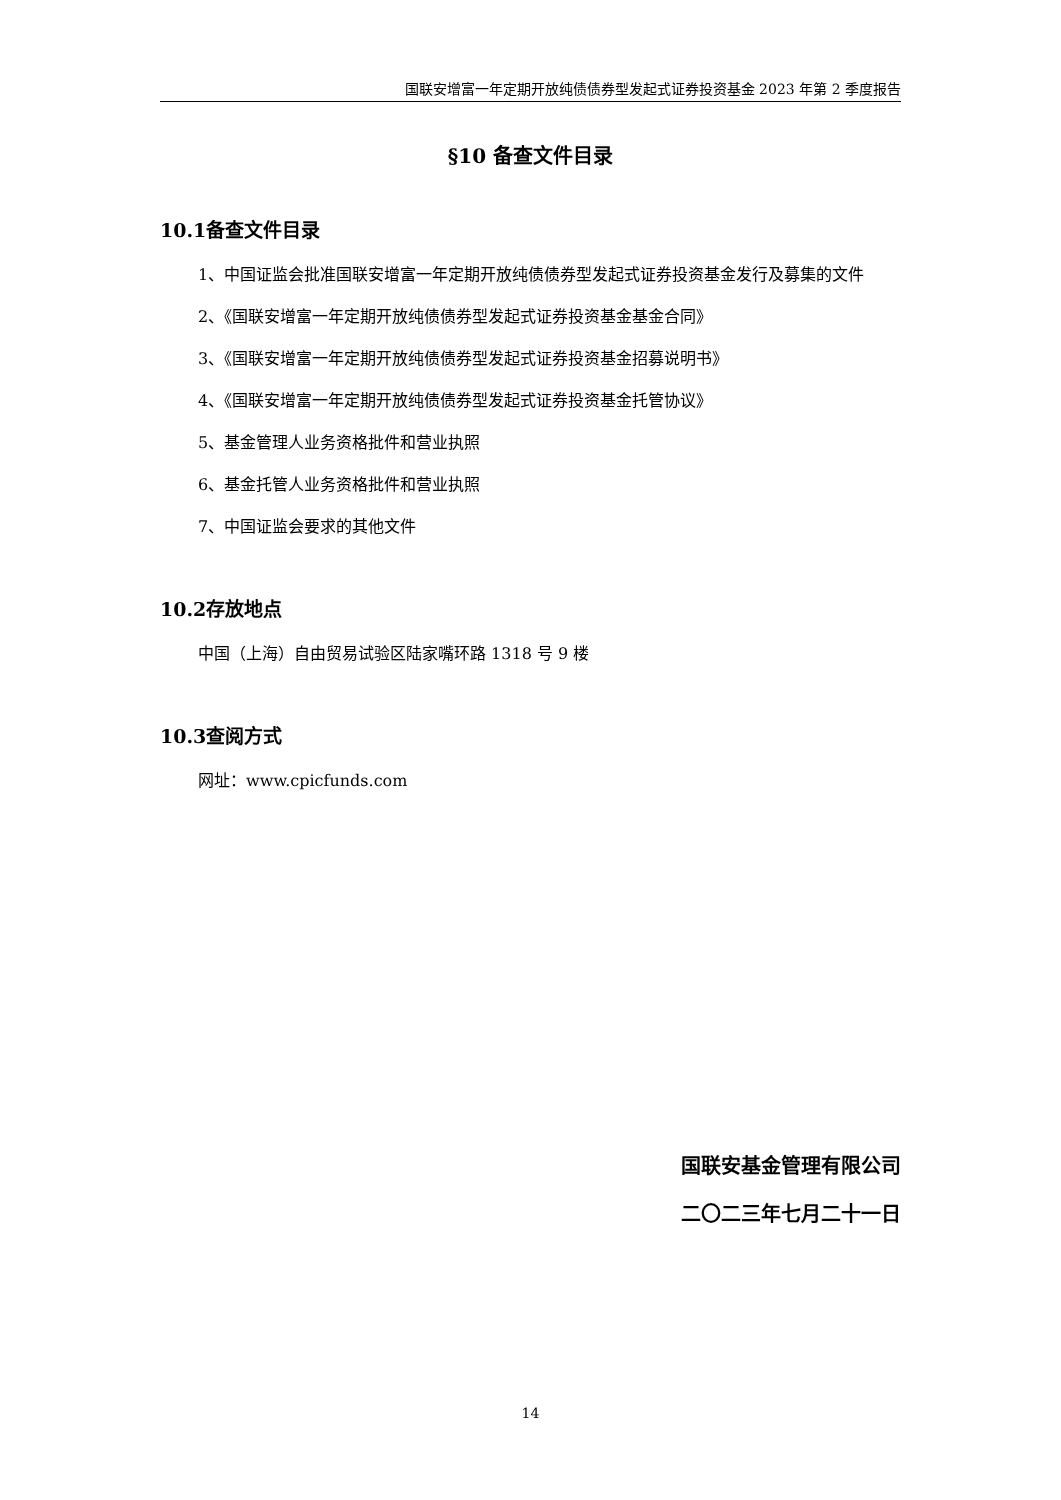国联安增富一年定期开放纯债债券型发起式证券投资基金 2023 年第 2 季度报告
§10 备查文件目录
10.1备查文件目录
1、中国证监会批准国联安增富一年定期开放纯债债券型发起式证券投资基金发行及募集的文件
2、《国联安增富一年定期开放纯债债券型发起式证券投资基金基金合同》
3、《国联安增富一年定期开放纯债债券型发起式证券投资基金招募说明书》
4、《国联安增富一年定期开放纯债债券型发起式证券投资基金托管协议》
5、基金管理人业务资格批件和营业执照
6、基金托管人业务资格批件和营业执照
7、中国证监会要求的其他文件
10.2存放地点
中国（上海）自由贸易试验区陆家嘴环路 1318 号 9 楼
10.3查阅方式
网址：www.cpicfunds.com
国联安基金管理有限公司
二〇二三年七月二十一日
14